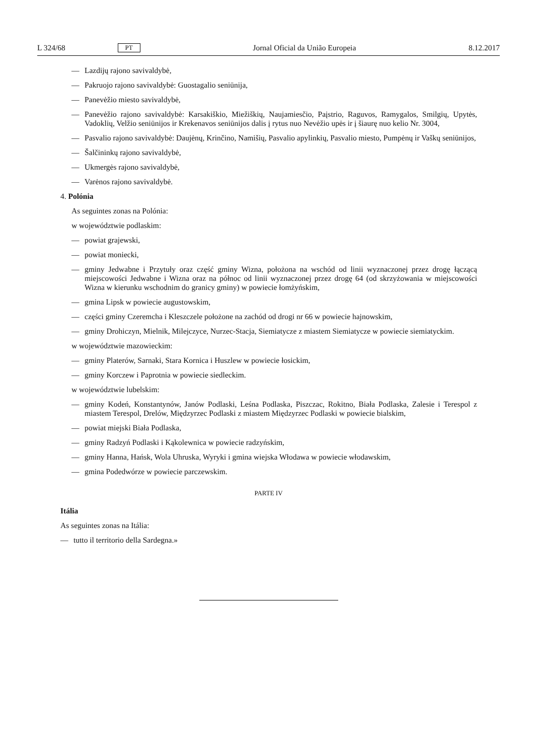L 324/68 PT Jornal Oficial da União Europeia 8.12.2017
— Lazdijų rajono savivaldybė,
— Pakruojo rajono savivaldybė: Guostagalio seniūnija,
— Panevėžio miesto savivaldybė,
— Panevėžio rajono savivaldybė: Karsakiškio, Miežiškių, Naujamiesčio, Paįstrio, Raguvos, Ramygalos, Smilgių, Upytės, Vadoklių, Velžio seniūnijos ir Krekenavos seniūnijos dalis į rytus nuo Nevėžio upės ir į šiaurę nuo kelio Nr. 3004,
— Pasvalio rajono savivaldybė: Daujėnų, Krinčino, Namišių, Pasvalio apylinkių, Pasvalio miesto, Pumpėnų ir Vaškų seniūnijos,
— Šalčininkų rajono savivaldybė,
— Ukmergės rajono savivaldybė,
— Varėnos rajono savivaldybė.
4. Polónia
As seguintes zonas na Polónia:
w województwie podlaskim:
— powiat grajewski,
— powiat moniecki,
— gminy Jedwabne i Przytuły oraz część gminy Wizna, położona na wschód od linii wyznaczonej przez drogę łączącą miejscowości Jedwabne i Wizna oraz na północ od linii wyznaczonej przez drogę 64 (od skrzyżowania w miejscowości Wizna w kierunku wschodnim do granicy gminy) w powiecie łomżyńskim,
— gmina Lipsk w powiecie augustowskim,
— części gminy Czeremcha i Kleszczele położone na zachód od drogi nr 66 w powiecie hajnowskim,
— gminy Drohiczyn, Mielnik, Milejczyce, Nurzec-Stacja, Siemiatycze z miastem Siemiatycze w powiecie siemiatyckim.
w województwie mazowieckim:
— gminy Platerów, Sarnaki, Stara Kornica i Huszlew w powiecie łosickim,
— gminy Korczew i Paprotnia w powiecie siedleckim.
w województwie lubelskim:
— gminy Kodeń, Konstantynów, Janów Podlaski, Leśna Podlaska, Piszczac, Rokitno, Biała Podlaska, Zalesie i Terespol z miastem Terespol, Drelów, Międzyrzec Podlaski z miastem Międzyrzec Podlaski w powiecie bialskim,
— powiat miejski Biała Podlaska,
— gminy Radzyń Podlaski i Kąkolewnica w powiecie radzyńskim,
— gminy Hanna, Hańsk, Wola Uhruska, Wyryki i gmina wiejska Włodawa w powiecie włodawskim,
— gmina Podedwórze w powiecie parczewskim.
PARTE IV
Itália
As seguintes zonas na Itália:
— tutto il territorio della Sardegna.»